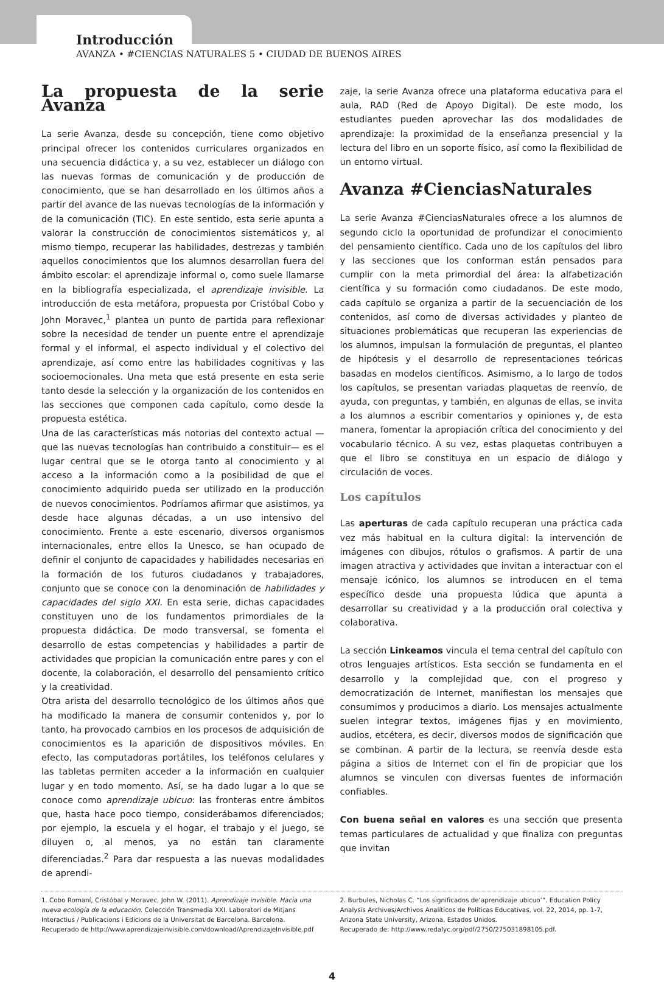Introducción
AVANZA • #CIENCIAS NATURALES 5 • CIUDAD DE BUENOS AIRES
La propuesta de la serie Avanza
La serie Avanza, desde su concepción, tiene como objetivo principal ofrecer los contenidos curriculares organizados en una secuencia didáctica y, a su vez, establecer un diálogo con las nuevas formas de comunicación y de producción de conocimiento, que se han desarrollado en los últimos años a partir del avance de las nuevas tecnologías de la información y de la comunicación (TIC). En este sentido, esta serie apunta a valorar la construcción de conocimientos sistemáticos y, al mismo tiempo, recuperar las habilidades, destrezas y también aquellos conocimientos que los alumnos desarrollan fuera del ámbito escolar: el aprendizaje informal o, como suele llamarse en la bibliografía especializada, el aprendizaje invisible. La introducción de esta metáfora, propuesta por Cristóbal Cobo y John Moravec,<sup>1</sup> plantea un punto de partida para reflexionar sobre la necesidad de tender un puente entre el aprendizaje formal y el informal, el aspecto individual y el colectivo del aprendizaje, así como entre las habilidades cognitivas y las socioemocionales. Una meta que está presente en esta serie tanto desde la selección y la organización de los contenidos en las secciones que componen cada capítulo, como desde la propuesta estética.
Una de las características más notorias del contexto actual —que las nuevas tecnologías han contribuido a constituir— es el lugar central que se le otorga tanto al conocimiento y al acceso a la información como a la posibilidad de que el conocimiento adquirido pueda ser utilizado en la producción de nuevos conocimientos. Podríamos afirmar que asistimos, ya desde hace algunas décadas, a un uso intensivo del conocimiento. Frente a este escenario, diversos organismos internacionales, entre ellos la Unesco, se han ocupado de definir el conjunto de capacidades y habilidades necesarias en la formación de los futuros ciudadanos y trabajadores, conjunto que se conoce con la denominación de habilidades y capacidades del siglo XXI. En esta serie, dichas capacidades constituyen uno de los fundamentos primordiales de la propuesta didáctica. De modo transversal, se fomenta el desarrollo de estas competencias y habilidades a partir de actividades que propician la comunicación entre pares y con el docente, la colaboración, el desarrollo del pensamiento crítico y la creatividad.
Otra arista del desarrollo tecnológico de los últimos años que ha modificado la manera de consumir contenidos y, por lo tanto, ha provocado cambios en los procesos de adquisición de conocimientos es la aparición de dispositivos móviles. En efecto, las computadoras portátiles, los teléfonos celulares y las tabletas permiten acceder a la información en cualquier lugar y en todo momento. Así, se ha dado lugar a lo que se conoce como aprendizaje ubicuo: las fronteras entre ámbitos que, hasta hace poco tiempo, considerábamos diferenciados; por ejemplo, la escuela y el hogar, el trabajo y el juego, se diluyen o, al menos, ya no están tan claramente diferenciadas.<sup>2</sup> Para dar respuesta a las nuevas modalidades de aprendi-
zaje, la serie Avanza ofrece una plataforma educativa para el aula, RAD (Red de Apoyo Digital). De este modo, los estudiantes pueden aprovechar las dos modalidades de aprendizaje: la proximidad de la enseñanza presencial y la lectura del libro en un soporte físico, así como la flexibilidad de un entorno virtual.
Avanza #CienciasNaturales
La serie Avanza #CienciasNaturales ofrece a los alumnos de segundo ciclo la oportunidad de profundizar el conocimiento del pensamiento científico. Cada uno de los capítulos del libro y las secciones que los conforman están pensados para cumplir con la meta primordial del área: la alfabetización científica y su formación como ciudadanos. De este modo, cada capítulo se organiza a partir de la secuenciación de los contenidos, así como de diversas actividades y planteo de situaciones problemáticas que recuperan las experiencias de los alumnos, impulsan la formulación de preguntas, el planteo de hipótesis y el desarrollo de representaciones teóricas basadas en modelos científicos. Asimismo, a lo largo de todos los capítulos, se presentan variadas plaquetas de reenvío, de ayuda, con preguntas, y también, en algunas de ellas, se invita a los alumnos a escribir comentarios y opiniones y, de esta manera, fomentar la apropiación crítica del conocimiento y del vocabulario técnico. A su vez, estas plaquetas contribuyen a que el libro se constituya en un espacio de diálogo y circulación de voces.
Los capítulos
Las aperturas de cada capítulo recuperan una práctica cada vez más habitual en la cultura digital: la intervención de imágenes con dibujos, rótulos o grafismos. A partir de una imagen atractiva y actividades que invitan a interactuar con el mensaje icónico, los alumnos se introducen en el tema específico desde una propuesta lúdica que apunta a desarrollar su creatividad y a la producción oral colectiva y colaborativa.
La sección Linkeamos vincula el tema central del capítulo con otros lenguajes artísticos. Esta sección se fundamenta en el desarrollo y la complejidad que, con el progreso y democratización de Internet, manifiestan los mensajes que consumimos y producimos a diario. Los mensajes actualmente suelen integrar textos, imágenes fijas y en movimiento, audios, etcétera, es decir, diversos modos de significación que se combinan. A partir de la lectura, se reenvía desde esta página a sitios de Internet con el fin de propiciar que los alumnos se vinculen con diversas fuentes de información confiables.
Con buena señal en valores es una sección que presenta temas particulares de actualidad y que finaliza con preguntas que invitan
1. Cobo Romaní, Cristóbal y Moravec, John W. (2011). Aprendizaje invisible. Hacia una nueva ecología de la educación. Colección Transmedia XXI. Laboratori de Mitjans Interactius / Publicacions i Edicions de la Universitat de Barcelona. Barcelona.
Recuperado de http://www.aprendizajeinvisible.com/download/AprendizajeInvisible.pdf
2. Burbules, Nicholas C. “Los significados de‘aprendizaje ubicuo’”. Education Policy Analysis Archives/Archivos Analíticos de Políticas Educativas, vol. 22, 2014, pp. 1-7, Arizona State University, Arizona, Estados Unidos.
Recuperado de: http://www.redalyc.org/pdf/2750/275031898105.pdf.
4